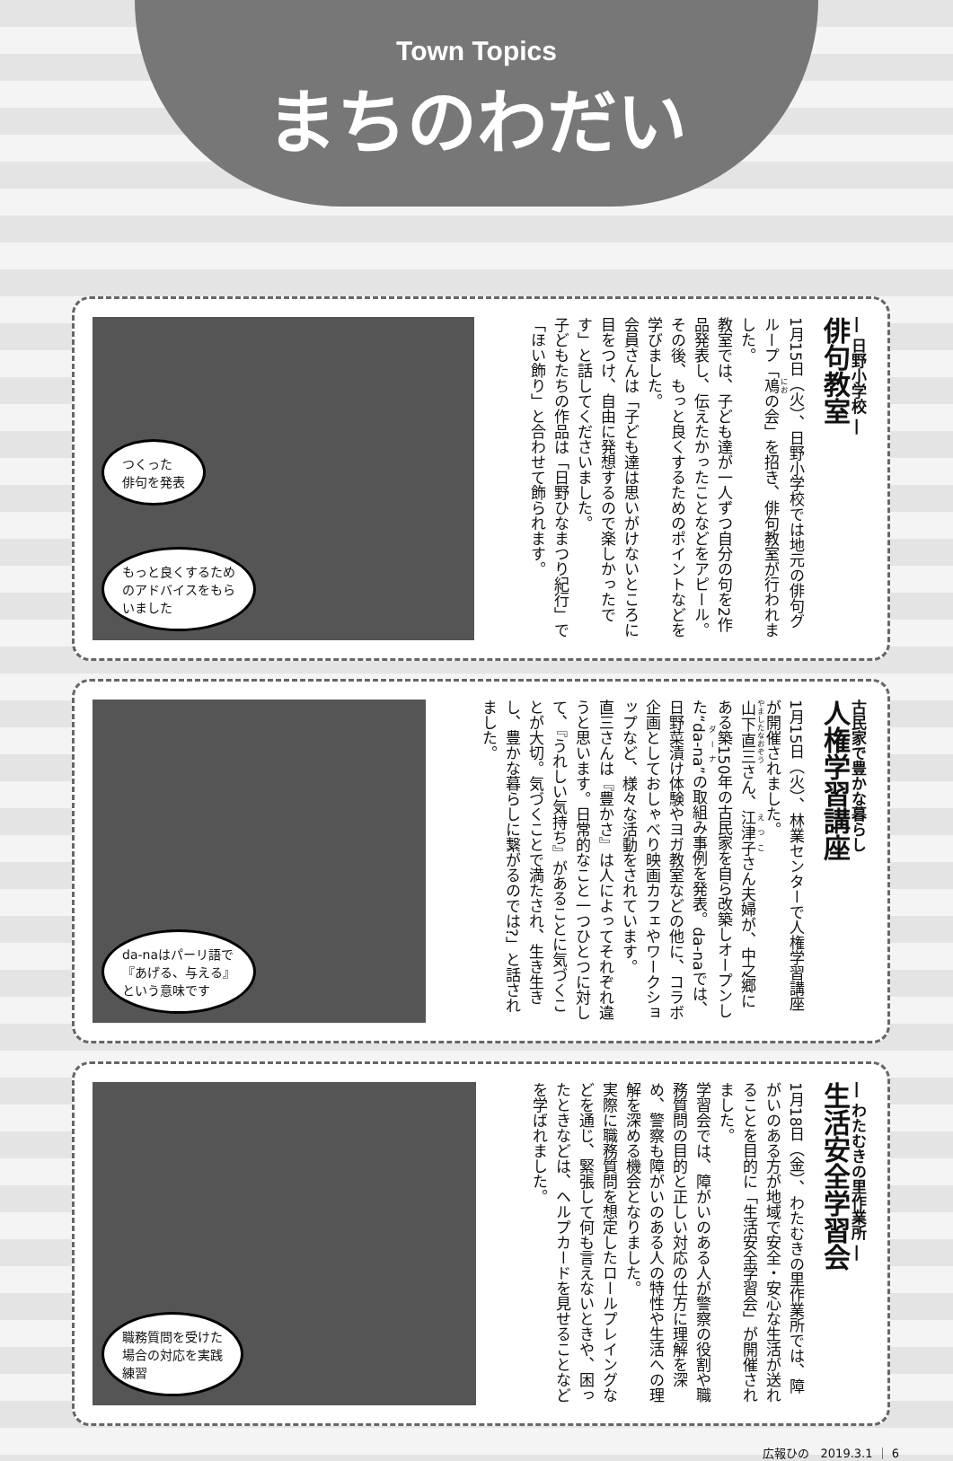Town Topics
まちのわだい
― 日野小学校 ―
俳句教室
1月15日（火）、日野小学校では地元の俳句グループ「鳰の会」を招き、俳句教室が行われました。
教室では、子ども達が一人ずつ自分の句を2作品発表し、伝えたかったことなどをアピール。その後、もっと良くするためのポイントなどを学びました。
会員さんは「子ども達は思いがけないところに目をつけ、自由に発想するので楽しかったです」と話してくださいました。
子どもたちの作品は「日野ひなまつり紀行」で「ほい飾り」と合わせて飾られます。
つくった
俳句を発表
もっと良くするため
のアドバイスをもら
いました
古民家で豊かな暮らし
人権学習講座
1月15日（火）、林業センターで人権学習講座が開催されました。
山下直三さん、江津子さん夫婦が、中之郷にある築150年の古民家を自ら改築しオープンした“da-na”の取組み事例を発表。da-naでは、日野菜漬け体験やヨガ教室などの他に、コラボ企画としておしゃべり映画カフェやワークショップなど、様々な活動をされています。
直三さんは『豊かさ』は人によってそれぞれ違うと思います。日常的なこと一つひとつに対して、『うれしい気持ち』があることに気づくことが大切。気づくことで満たされ、生き生きし、豊かな暮らしに繋がるのでは?」と話されました。
da-naはパーリ語で
『あげる、与える』
という意味です
― わたむきの里作業所 ―
生活安全学習会
1月18日（金）、わたむきの里作業所では、障がいのある方が地域で安全・安心な生活が送れることを目的に「生活安全学習会」が開催されました。
学習会では、障がいのある人が警察の役割や職務質問の目的と正しい対応の仕方に理解を深め、警察も障がいのある人の特性や生活への理解を深める機会となりました。
実際に職務質問を想定したロールプレイングなどを通じ、緊張して何も言えないときや、困ったときなどは、ヘルプカードを見せることなどを学ばれました。
職務質問を受けた
場合の対応を実践
練習
広報ひの　2019.3.1 ｜ 6